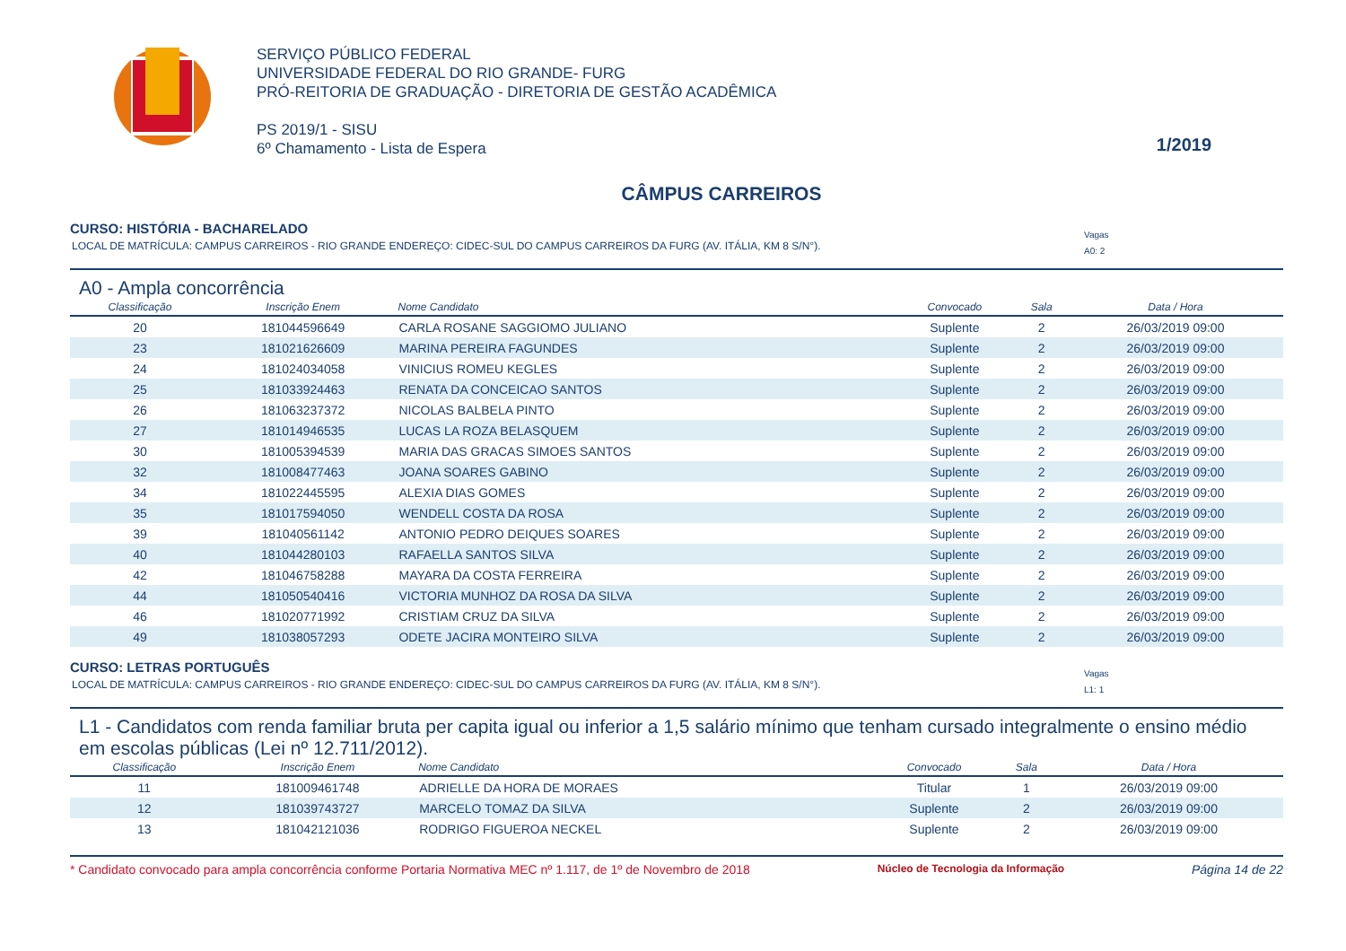SERVIÇO PÚBLICO FEDERAL
UNIVERSIDADE FEDERAL DO RIO GRANDE- FURG
PRÓ-REITORIA DE GRADUAÇÃO - DIRETORIA DE GESTÃO ACADÊMICA
PS 2019/1 - SISU
6º Chamamento - Lista de Espera
1/2019
CÂMPUS CARREIROS
CURSO: HISTÓRIA - BACHARELADO
LOCAL DE MATRÍCULA: CAMPUS CARREIROS - RIO GRANDE ENDEREÇO: CIDEC-SUL DO CAMPUS CARREIROS DA FURG (AV. ITÁLIA, KM 8 S/N°). Vagas
A0: 2
A0 - Ampla concorrência
| Classificação | Inscrição Enem | Nome Candidato | Convocado | Sala | Data / Hora |
| --- | --- | --- | --- | --- | --- |
| 20 | 181044596649 | CARLA ROSANE SAGGIOMO JULIANO | Suplente | 2 | 26/03/2019 09:00 |
| 23 | 181021626609 | MARINA PEREIRA FAGUNDES | Suplente | 2 | 26/03/2019 09:00 |
| 24 | 181024034058 | VINICIUS ROMEU KEGLES | Suplente | 2 | 26/03/2019 09:00 |
| 25 | 181033924463 | RENATA DA CONCEICAO SANTOS | Suplente | 2 | 26/03/2019 09:00 |
| 26 | 181063237372 | NICOLAS BALBELA PINTO | Suplente | 2 | 26/03/2019 09:00 |
| 27 | 181014946535 | LUCAS LA ROZA BELASQUEM | Suplente | 2 | 26/03/2019 09:00 |
| 30 | 181005394539 | MARIA DAS GRACAS SIMOES SANTOS | Suplente | 2 | 26/03/2019 09:00 |
| 32 | 181008477463 | JOANA SOARES GABINO | Suplente | 2 | 26/03/2019 09:00 |
| 34 | 181022445595 | ALEXIA DIAS GOMES | Suplente | 2 | 26/03/2019 09:00 |
| 35 | 181017594050 | WENDELL COSTA DA ROSA | Suplente | 2 | 26/03/2019 09:00 |
| 39 | 181040561142 | ANTONIO PEDRO DEIQUES SOARES | Suplente | 2 | 26/03/2019 09:00 |
| 40 | 181044280103 | RAFAELLA SANTOS SILVA | Suplente | 2 | 26/03/2019 09:00 |
| 42 | 181046758288 | MAYARA DA COSTA FERREIRA | Suplente | 2 | 26/03/2019 09:00 |
| 44 | 181050540416 | VICTORIA MUNHOZ DA ROSA DA SILVA | Suplente | 2 | 26/03/2019 09:00 |
| 46 | 181020771992 | CRISTIAM CRUZ DA SILVA | Suplente | 2 | 26/03/2019 09:00 |
| 49 | 181038057293 | ODETE JACIRA MONTEIRO SILVA | Suplente | 2 | 26/03/2019 09:00 |
CURSO: LETRAS PORTUGUÊS
LOCAL DE MATRÍCULA: CAMPUS CARREIROS - RIO GRANDE ENDEREÇO: CIDEC-SUL DO CAMPUS CARREIROS DA FURG (AV. ITÁLIA, KM 8 S/N°). Vagas
L1: 1
L1 - Candidatos com renda familiar bruta per capita igual ou inferior a 1,5 salário mínimo que tenham cursado integralmente o ensino médio em escolas públicas (Lei nº 12.711/2012).
| Classificação | Inscrição Enem | Nome Candidato | Convocado | Sala | Data / Hora |
| --- | --- | --- | --- | --- | --- |
| 11 | 181009461748 | ADRIELLE DA HORA DE MORAES | Titular | 1 | 26/03/2019 09:00 |
| 12 | 181039743727 | MARCELO TOMAZ DA SILVA | Suplente | 2 | 26/03/2019 09:00 |
| 13 | 181042121036 | RODRIGO FIGUEROA NECKEL | Suplente | 2 | 26/03/2019 09:00 |
* Candidato convocado para ampla concorrência conforme Portaria Normativa MEC nº 1.117, de 1º de Novembro de 2018 Núcleo de Tecnologia da Informação Página 14 de 22